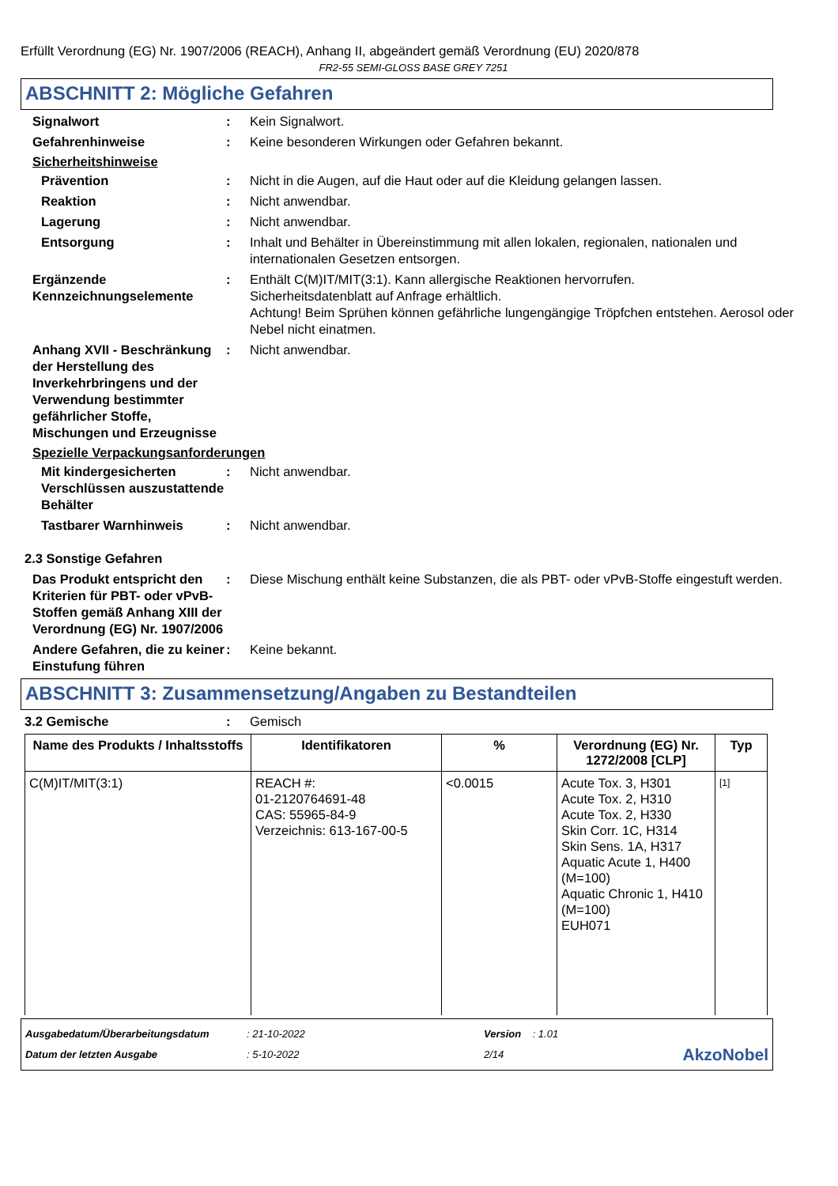Erfüllt Verordnung (EG) Nr. 1907/2006 (REACH), Anhang II, abgeändert gemäß Verordnung (EU) 2020/878
FR2-55 SEMI-GLOSS BASE GREY 7251
ABSCHNITT 2: Mögliche Gefahren
Signalwort : Kein Signalwort.
Gefahrenhinweise : Keine besonderen Wirkungen oder Gefahren bekannt.
Sicherheitshinweise
Prävention : Nicht in die Augen, auf die Haut oder auf die Kleidung gelangen lassen.
Reaktion : Nicht anwendbar.
Lagerung : Nicht anwendbar.
Entsorgung : Inhalt und Behälter in Übereinstimmung mit allen lokalen, regionalen, nationalen und internationalen Gesetzen entsorgen.
Ergänzende Kennzeichnungselemente
: Enthält C(M)IT/MIT(3:1). Kann allergische Reaktionen hervorrufen.
Sicherheitsdatenblatt auf Anfrage erhältlich.
Achtung! Beim Sprühen können gefährliche lungengängige Tröpfchen entstehen. Aerosol oder Nebel nicht einatmen.
Anhang XVII - Beschränkung der Herstellung des Inverkehrbringens und der Verwendung bestimmter gefährlicher Stoffe, Mischungen und Erzeugnisse
: Nicht anwendbar.
Spezielle Verpackungsanforderungen
Mit kindergesicherten Verschlüssen auszustattende Behälter
: Nicht anwendbar.
Tastbarer Warnhinweis : Nicht anwendbar.
2.3 Sonstige Gefahren
Das Produkt entspricht den Kriterien für PBT- oder vPvB-Stoffen gemäß Anhang XIII der Verordnung (EG) Nr. 1907/2006
: Diese Mischung enthält keine Substanzen, die als PBT- oder vPvB-Stoffe eingestuft werden.
Andere Gefahren, die zu keiner Einstufung führen
: Keine bekannt.
ABSCHNITT 3: Zusammensetzung/Angaben zu Bestandteilen
3.2 Gemische : Gemisch
| Name des Produkts / Inhaltsstoffs | Identifikatoren | % | Verordnung (EG) Nr. 1272/2008 [CLP] | Typ |
| --- | --- | --- | --- | --- |
| C(M)IT/MIT(3:1) | REACH #: 01-2120764691-48 CAS: 55965-84-9 Verzeichnis: 613-167-00-5 | <0.0015 | Acute Tox. 3, H301 Acute Tox. 2, H310 Acute Tox. 2, H330 Skin Corr. 1C, H314 Skin Sens. 1A, H317 Aquatic Acute 1, H400 (M=100) Aquatic Chronic 1, H410 (M=100) EUH071 | [1] |
Ausgabedatum/Überarbeitungsdatum
Datum der letzten Ausgabe
: 21-10-2022
: 5-10-2022
Version : 1.01
2/14
AkzoNobel